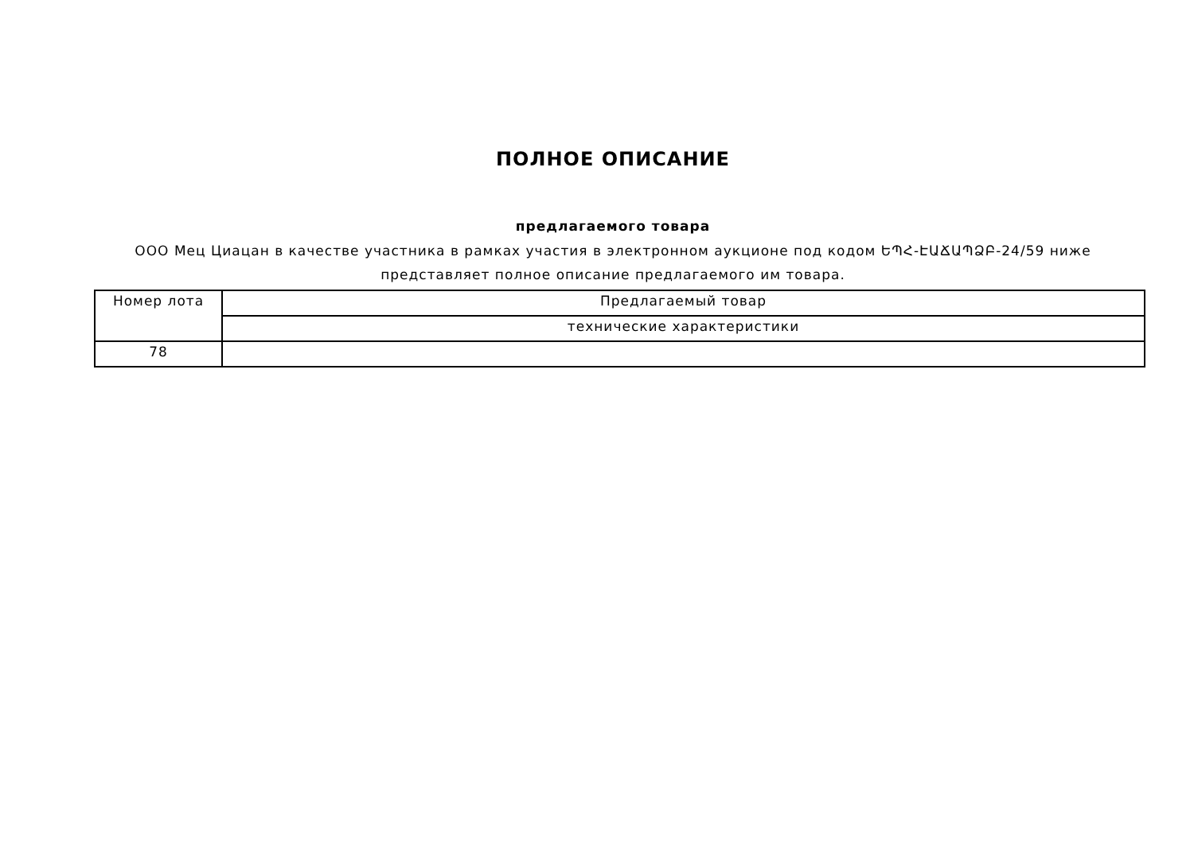ПОЛНОЕ ОПИСАНИЕ
предлагаемого товара
ООО Мец Циацан в качестве участника в рамках участия в электронном аукционе под кодом ԵՊՀ-ԷԱՃԱՊՁԲ-24/59 ниже представляет полное описание предлагаемого им товара.
| Номер лота | Предлагаемый товар |
| --- | --- |
| | технические характеристики |
| 78 | |